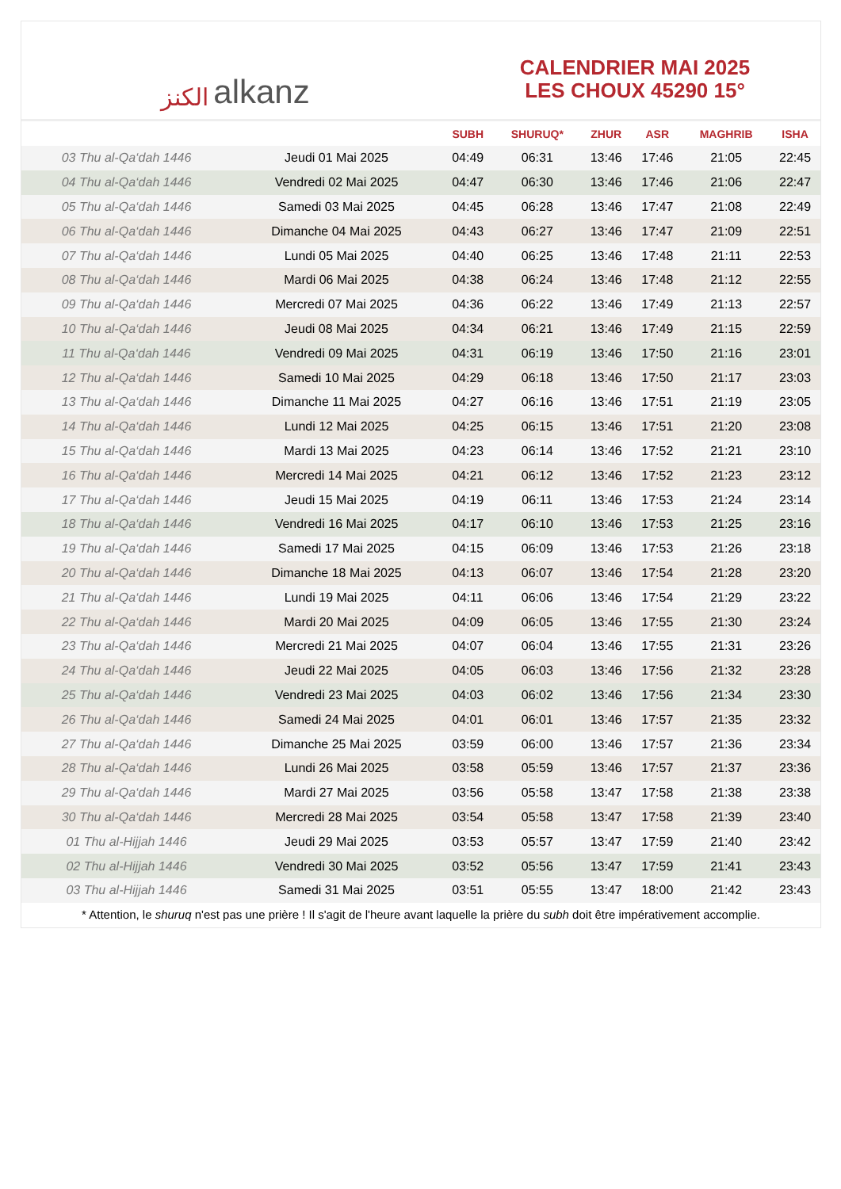الكنز alkanz
CALENDRIER MAI 2025
LES CHOUX 45290 15°
| | | SUBH | SHURUQ* | ZHUR | ASR | MAGHRIB | ISHA |
| --- | --- | --- | --- | --- | --- | --- | --- |
| 03 Thu al-Qa‘dah 1446 | Jeudi 01 Mai 2025 | 04:49 | 06:31 | 13:46 | 17:46 | 21:05 | 22:45 |
| 04 Thu al-Qa‘dah 1446 | Vendredi 02 Mai 2025 | 04:47 | 06:30 | 13:46 | 17:46 | 21:06 | 22:47 |
| 05 Thu al-Qa‘dah 1446 | Samedi 03 Mai 2025 | 04:45 | 06:28 | 13:46 | 17:47 | 21:08 | 22:49 |
| 06 Thu al-Qa‘dah 1446 | Dimanche 04 Mai 2025 | 04:43 | 06:27 | 13:46 | 17:47 | 21:09 | 22:51 |
| 07 Thu al-Qa‘dah 1446 | Lundi 05 Mai 2025 | 04:40 | 06:25 | 13:46 | 17:48 | 21:11 | 22:53 |
| 08 Thu al-Qa‘dah 1446 | Mardi 06 Mai 2025 | 04:38 | 06:24 | 13:46 | 17:48 | 21:12 | 22:55 |
| 09 Thu al-Qa‘dah 1446 | Mercredi 07 Mai 2025 | 04:36 | 06:22 | 13:46 | 17:49 | 21:13 | 22:57 |
| 10 Thu al-Qa‘dah 1446 | Jeudi 08 Mai 2025 | 04:34 | 06:21 | 13:46 | 17:49 | 21:15 | 22:59 |
| 11 Thu al-Qa‘dah 1446 | Vendredi 09 Mai 2025 | 04:31 | 06:19 | 13:46 | 17:50 | 21:16 | 23:01 |
| 12 Thu al-Qa‘dah 1446 | Samedi 10 Mai 2025 | 04:29 | 06:18 | 13:46 | 17:50 | 21:17 | 23:03 |
| 13 Thu al-Qa‘dah 1446 | Dimanche 11 Mai 2025 | 04:27 | 06:16 | 13:46 | 17:51 | 21:19 | 23:05 |
| 14 Thu al-Qa‘dah 1446 | Lundi 12 Mai 2025 | 04:25 | 06:15 | 13:46 | 17:51 | 21:20 | 23:08 |
| 15 Thu al-Qa‘dah 1446 | Mardi 13 Mai 2025 | 04:23 | 06:14 | 13:46 | 17:52 | 21:21 | 23:10 |
| 16 Thu al-Qa‘dah 1446 | Mercredi 14 Mai 2025 | 04:21 | 06:12 | 13:46 | 17:52 | 21:23 | 23:12 |
| 17 Thu al-Qa‘dah 1446 | Jeudi 15 Mai 2025 | 04:19 | 06:11 | 13:46 | 17:53 | 21:24 | 23:14 |
| 18 Thu al-Qa‘dah 1446 | Vendredi 16 Mai 2025 | 04:17 | 06:10 | 13:46 | 17:53 | 21:25 | 23:16 |
| 19 Thu al-Qa‘dah 1446 | Samedi 17 Mai 2025 | 04:15 | 06:09 | 13:46 | 17:53 | 21:26 | 23:18 |
| 20 Thu al-Qa‘dah 1446 | Dimanche 18 Mai 2025 | 04:13 | 06:07 | 13:46 | 17:54 | 21:28 | 23:20 |
| 21 Thu al-Qa‘dah 1446 | Lundi 19 Mai 2025 | 04:11 | 06:06 | 13:46 | 17:54 | 21:29 | 23:22 |
| 22 Thu al-Qa‘dah 1446 | Mardi 20 Mai 2025 | 04:09 | 06:05 | 13:46 | 17:55 | 21:30 | 23:24 |
| 23 Thu al-Qa‘dah 1446 | Mercredi 21 Mai 2025 | 04:07 | 06:04 | 13:46 | 17:55 | 21:31 | 23:26 |
| 24 Thu al-Qa‘dah 1446 | Jeudi 22 Mai 2025 | 04:05 | 06:03 | 13:46 | 17:56 | 21:32 | 23:28 |
| 25 Thu al-Qa‘dah 1446 | Vendredi 23 Mai 2025 | 04:03 | 06:02 | 13:46 | 17:56 | 21:34 | 23:30 |
| 26 Thu al-Qa‘dah 1446 | Samedi 24 Mai 2025 | 04:01 | 06:01 | 13:46 | 17:57 | 21:35 | 23:32 |
| 27 Thu al-Qa‘dah 1446 | Dimanche 25 Mai 2025 | 03:59 | 06:00 | 13:46 | 17:57 | 21:36 | 23:34 |
| 28 Thu al-Qa‘dah 1446 | Lundi 26 Mai 2025 | 03:58 | 05:59 | 13:46 | 17:57 | 21:37 | 23:36 |
| 29 Thu al-Qa‘dah 1446 | Mardi 27 Mai 2025 | 03:56 | 05:58 | 13:47 | 17:58 | 21:38 | 23:38 |
| 30 Thu al-Qa‘dah 1446 | Mercredi 28 Mai 2025 | 03:54 | 05:58 | 13:47 | 17:58 | 21:39 | 23:40 |
| 01 Thu al-Hijjah 1446 | Jeudi 29 Mai 2025 | 03:53 | 05:57 | 13:47 | 17:59 | 21:40 | 23:42 |
| 02 Thu al-Hijjah 1446 | Vendredi 30 Mai 2025 | 03:52 | 05:56 | 13:47 | 17:59 | 21:41 | 23:43 |
| 03 Thu al-Hijjah 1446 | Samedi 31 Mai 2025 | 03:51 | 05:55 | 13:47 | 18:00 | 21:42 | 23:43 |
* Attention, le shuruq n'est pas une prière ! Il s'agit de l'heure avant laquelle la prière du subh doit être impérativement accomplie.